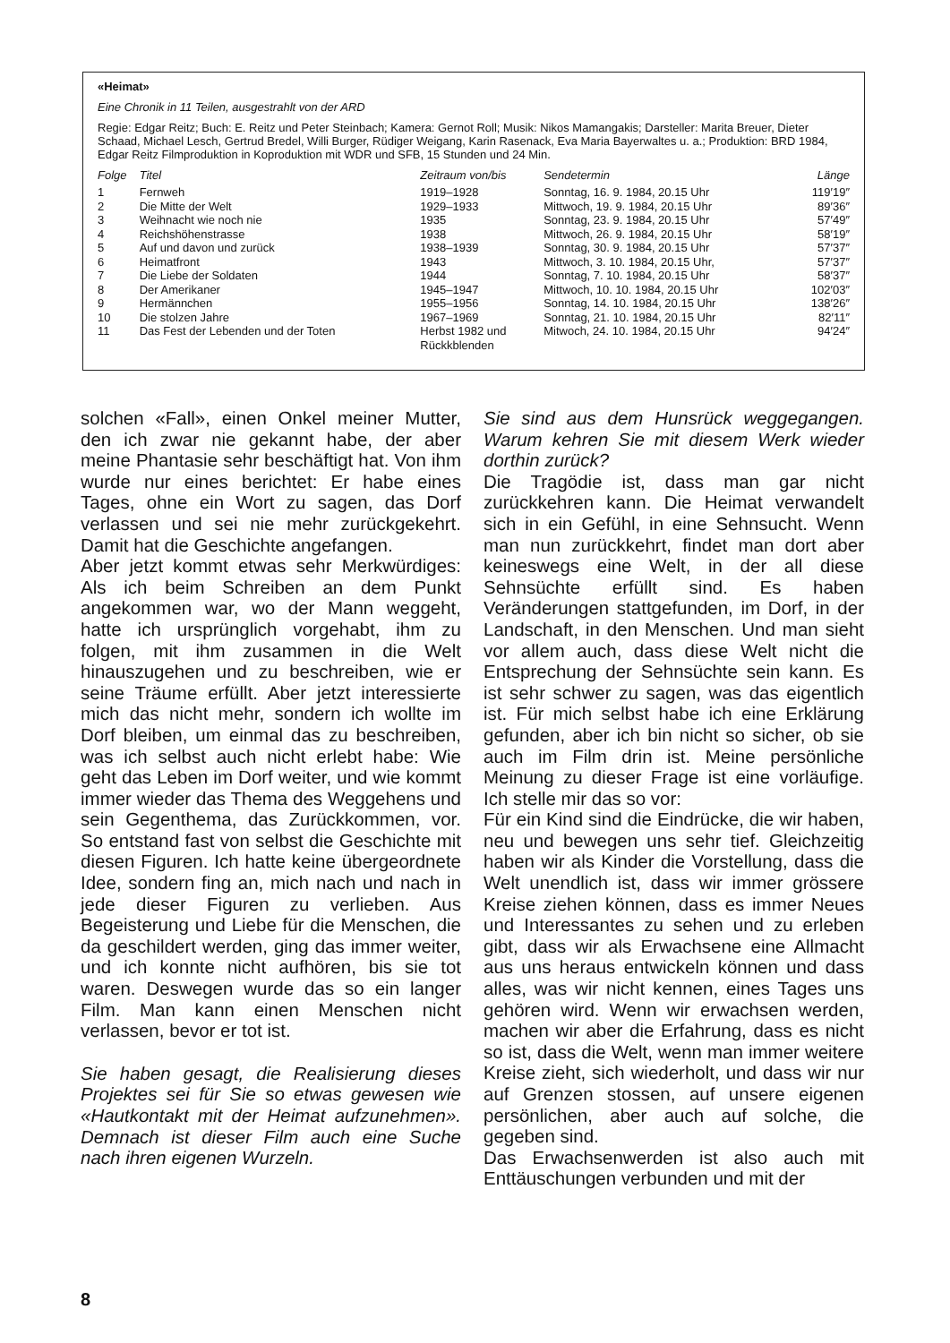«Heimat»
Eine Chronik in 11 Teilen, ausgestrahlt von der ARD
Regie: Edgar Reitz; Buch: E. Reitz und Peter Steinbach; Kamera: Gernot Roll; Musik: Nikos Mamangakis; Darsteller: Marita Breuer, Dieter Schaad, Michael Lesch, Gertrud Bredel, Willi Burger, Rüdiger Weigang, Karin Rasenack, Eva Maria Bayerwaltes u. a.; Produktion: BRD 1984, Edgar Reitz Filmproduktion in Koproduktion mit WDR und SFB, 15 Stunden und 24 Min.
| Folge | Titel | Zeitraum von/bis | Sendetermin | Länge |
| --- | --- | --- | --- | --- |
| 1 | Fernweh | 1919–1928 | Sonntag, 16. 9. 1984, 20.15 Uhr | 119′19″ |
| 2 | Die Mitte der Welt | 1929–1933 | Mittwoch, 19. 9. 1984, 20.15 Uhr | 89′36″ |
| 3 | Weihnacht wie noch nie | 1935 | Sonntag, 23. 9. 1984, 20.15 Uhr | 57′49″ |
| 4 | Reichshöhenstrasse | 1938 | Mittwoch, 26. 9. 1984, 20.15 Uhr | 58′19″ |
| 5 | Auf und davon und zurück | 1938–1939 | Sonntag, 30. 9. 1984, 20.15 Uhr | 57′37″ |
| 6 | Heimatfront | 1943 | Mittwoch, 3. 10. 1984, 20.15 Uhr, | 57′37″ |
| 7 | Die Liebe der Soldaten | 1944 | Sonntag, 7. 10. 1984, 20.15 Uhr | 58′37″ |
| 8 | Der Amerikaner | 1945–1947 | Mittwoch, 10. 10. 1984, 20.15 Uhr | 102′03″ |
| 9 | Hermännchen | 1955–1956 | Sonntag, 14. 10. 1984, 20.15 Uhr | 138′26″ |
| 10 | Die stolzen Jahre | 1967–1969 | Sonntag, 21. 10. 1984, 20.15 Uhr | 82′11″ |
| 11 | Das Fest der Lebenden und der Toten | Herbst 1982 und Rückkblenden | Mitwoch, 24. 10. 1984, 20.15 Uhr | 94′24″ |
solchen «Fall», einen Onkel meiner Mutter, den ich zwar nie gekannt habe, der aber meine Phantasie sehr beschäftigt hat. Von ihm wurde nur eines berichtet: Er habe eines Tages, ohne ein Wort zu sagen, das Dorf verlassen und sei nie mehr zurückgekehrt. Damit hat die Geschichte angefangen.
Aber jetzt kommt etwas sehr Merkwürdiges: Als ich beim Schreiben an dem Punkt angekommen war, wo der Mann weggeht, hatte ich ursprünglich vorgehabt, ihm zu folgen, mit ihm zusammen in die Welt hinauszugehen und zu beschreiben, wie er seine Träume erfüllt. Aber jetzt interessierte mich das nicht mehr, sondern ich wollte im Dorf bleiben, um einmal das zu beschreiben, was ich selbst auch nicht erlebt habe: Wie geht das Leben im Dorf weiter, und wie kommt immer wieder das Thema des Weggehens und sein Gegenthema, das Zurückkommen, vor. So entstand fast von selbst die Geschichte mit diesen Figuren. Ich hatte keine übergeordnete Idee, sondern fing an, mich nach und nach in jede dieser Figuren zu verlieben. Aus Begeisterung und Liebe für die Menschen, die da geschildert werden, ging das immer weiter, und ich konnte nicht aufhören, bis sie tot waren. Deswegen wurde das so ein langer Film. Man kann einen Menschen nicht verlassen, bevor er tot ist.
Sie haben gesagt, die Realisierung dieses Projektes sei für Sie so etwas gewesen wie «Hautkontakt mit der Heimat aufzunehmen». Demnach ist dieser Film auch eine Suche nach ihren eigenen Wurzeln.
Sie sind aus dem Hunsrück weggegangen. Warum kehren Sie mit diesem Werk wieder dorthin zurück?
Die Tragödie ist, dass man gar nicht zurückkehren kann. Die Heimat verwandelt sich in ein Gefühl, in eine Sehnsucht. Wenn man nun zurückkehrt, findet man dort aber keineswegs eine Welt, in der all diese Sehnsüchte erfüllt sind. Es haben Veränderungen stattgefunden, im Dorf, in der Landschaft, in den Menschen. Und man sieht vor allem auch, dass diese Welt nicht die Entsprechung der Sehnsüchte sein kann. Es ist sehr schwer zu sagen, was das eigentlich ist. Für mich selbst habe ich eine Erklärung gefunden, aber ich bin nicht so sicher, ob sie auch im Film drin ist. Meine persönliche Meinung zu dieser Frage ist eine vorläufige. Ich stelle mir das so vor:
Für ein Kind sind die Eindrücke, die wir haben, neu und bewegen uns sehr tief. Gleichzeitig haben wir als Kinder die Vorstellung, dass die Welt unendlich ist, dass wir immer grössere Kreise ziehen können, dass es immer Neues und Interessantes zu sehen und zu erleben gibt, dass wir als Erwachsene eine Allmacht aus uns heraus entwickeln können und dass alles, was wir nicht kennen, eines Tages uns gehören wird. Wenn wir erwachsen werden, machen wir aber die Erfahrung, dass es nicht so ist, dass die Welt, wenn man immer weitere Kreise zieht, sich wiederholt, und dass wir nur auf Grenzen stossen, auf unsere eigenen persönlichen, aber auch auf solche, die gegeben sind.
Das Erwachsenwerden ist also auch mit Enttäuschungen verbunden und mit der
8